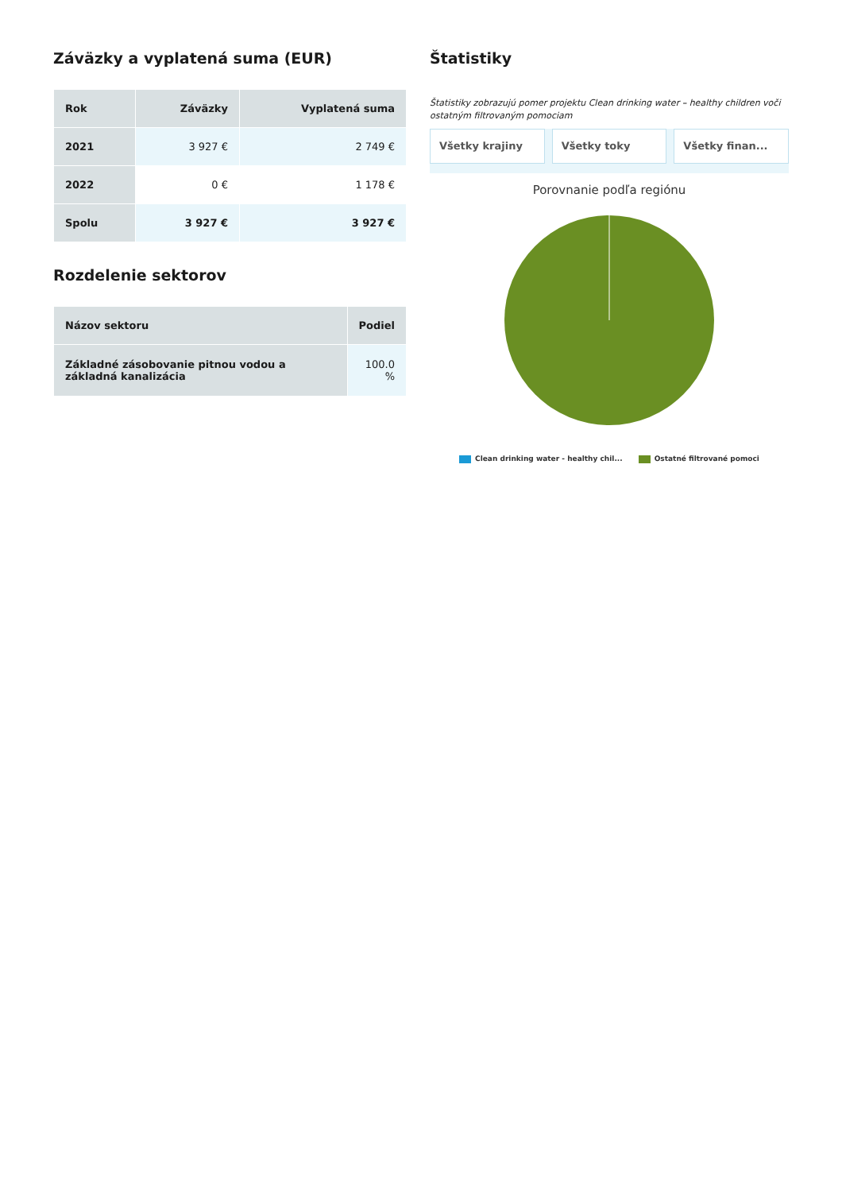Záväzky a vyplatená suma (EUR)
| Rok | Záväzky | Vyplatená suma |
| --- | --- | --- |
| 2021 | 3 927 € | 2 749 € |
| 2022 | 0 € | 1 178 € |
| Spolu | 3 927 € | 3 927 € |
Rozdelenie sektorov
| Názov sektoru | Podiel |
| --- | --- |
| Základné zásobovanie pitnou vodou a základná kanalizácia | 100.0 % |
Štatistiky
Štatistiky zobrazujú pomer projektu Clean drinking water – healthy children voči ostatným filtrovaným pomociam
Všetky krajiny Všetky toky Všetky finan...
Porovnanie podľa regiónu
Clean drinking water - healthy chil... Ostatné filtrované pomoci